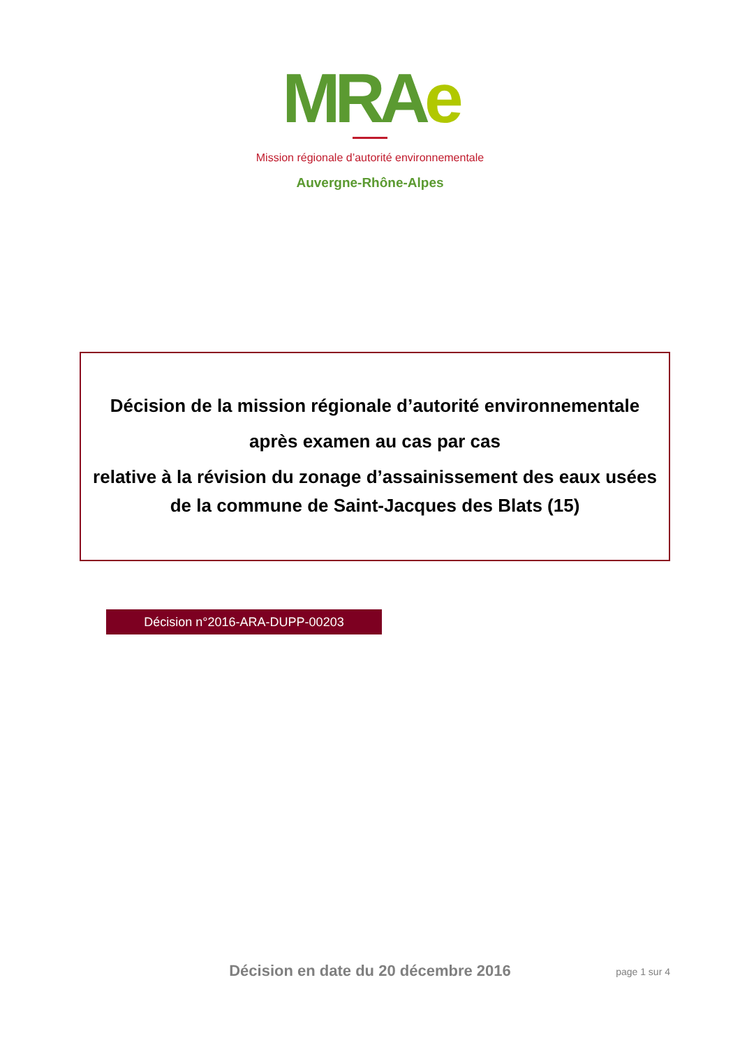MRAe
Mission régionale d’autorité environnementale
Auvergne-Rhône-Alpes
Décision de la mission régionale d’autorité environnementale
après examen au cas par cas
relative à la révision du zonage d’assainissement des eaux usées
de la commune de Saint-Jacques des Blats (15)
Décision n°2016-ARA-DUPP-00203
Décision en date du 20 décembre 2016
page 1 sur 4